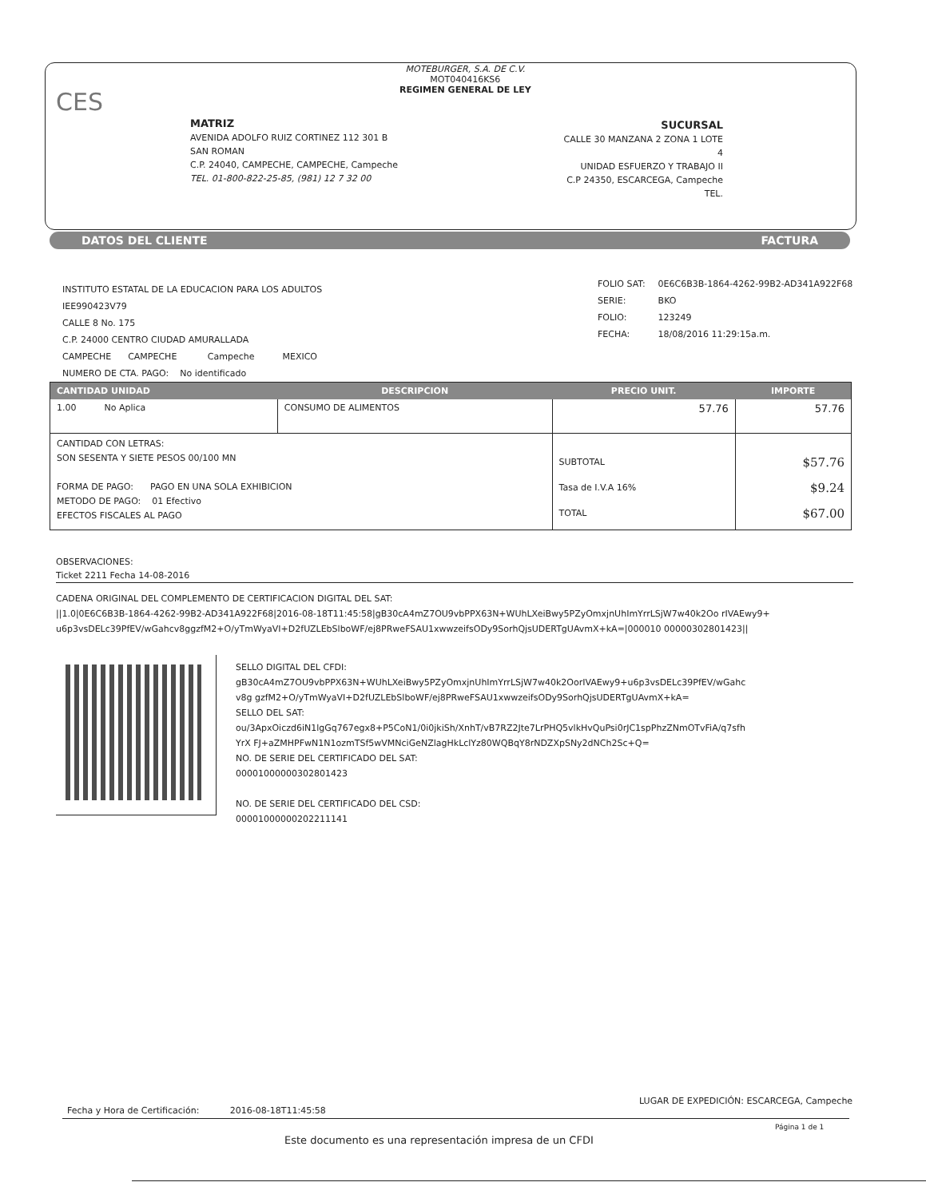MOTEBURGER, S.A. DE C.V.
MOT040416KS6
REGIMEN GENERAL DE LEY
CES
MATRIZ
AVENIDA ADOLFO RUIZ CORTINEZ 112 301 B
SAN ROMAN
C.P. 24040, CAMPECHE, CAMPECHE, Campeche
TEL. 01-800-822-25-85, (981) 12 7 32 00
SUCURSAL
CALLE 30 MANZANA 2 ZONA 1 LOTE 4
UNIDAD ESFUERZO Y TRABAJO II
C.P 24350, ESCARCEGA, Campeche
TEL.
DATOS DEL CLIENTE FACTURA
INSTITUTO ESTATAL DE LA EDUCACION PARA LOS ADULTOS
IEE990423V79
CALLE 8 No. 175
C.P. 24000 CENTRO CIUDAD AMURALLADA
CAMPECHE CAMPECHE Campeche MEXICO
NUMERO DE CTA. PAGO: No identificado
| FOLIO SAT: | 0E6C6B3B-1864-4262-99B2-AD341A922F68 |
| SERIE: | BKO |
| FOLIO: | 123249 |
| FECHA: | 18/08/2016 11:29:15a.m. |
| CANTIDAD UNIDAD | DESCRIPCION | PRECIO UNIT. | IMPORTE |
| --- | --- | --- | --- |
| 1.00 No Aplica | CONSUMO DE ALIMENTOS | 57.76 | 57.76 |
| CANTIDAD CON LETRAS: SON SESENTA Y SIETE PESOS 00/100 MN FORMA DE PAGO: PAGO EN UNA SOLA EXHIBICION METODO DE PAGO: 01 Efectivo EFECTOS FISCALES AL PAGO | | SUBTOTAL Tasa de I.V.A 16% TOTAL | $57.76 $9.24 $67.00 |
OBSERVACIONES:
Ticket 2211 Fecha 14-08-2016
CADENA ORIGINAL DEL COMPLEMENTO DE CERTIFICACION DIGITAL DEL SAT:
||1.0|0E6C6B3B-1864-4262-99B2-AD341A922F68|2016-08-18T11:45:58|gB30cA4mZ7OU9vbPPX63N+WUhLXeiBwy5PZyOmxjnUhImYrrLSjW7w40k2Oo rIVAEwy9+u6p3vsDELc39PfEV/wGahcv8ggzfM2+O/yTmWyaVI+D2fUZLEbSlboWF/ej8PRweFSAU1xwwzeifsODy9SorhQjsUDERTgUAvmX+kA=|000010 00000302801423||
SELLO DIGITAL DEL CFDI:
gB30cA4mZ7OU9vbPPX63N+WUhLXeiBwy5PZyOmxjnUhImYrrLSjW7w40k2OorIVAEwy9+u6p3vsDELc39PfEV/wGahcv8g gzfM2+O/yTmWyaVI+D2fUZLEbSlboWF/ej8PRweFSAU1xwwzeifsODy9SorhQjsUDERTgUAvmX+kA=
SELLO DEL SAT:
ou/3ApxOiczd6iN1lgGq767egx8+P5CoN1/0i0jkiSh/XnhT/vB7RZ2Jte7LrPHQ5vlkHvQuPsi0rJC1spPhzZNmOTvFiA/q7sfhYrX FJ+aZMHPFwN1N1ozmTSf5wVMNciGeNZlagHkLclYz80WQBqY8rNDZXpSNy2dNCh2Sc+Q=
NO. DE SERIE DEL CERTIFICADO DEL SAT:
00001000000302801423
NO. DE SERIE DEL CERTIFICADO DEL CSD:
00001000000202211141
Fecha y Hora de Certificación: 2016-08-18T11:45:58
LUGAR DE EXPEDICIÓN: ESCARCEGA, Campeche
Página 1 de 1
Este documento es una representación impresa de un CFDI